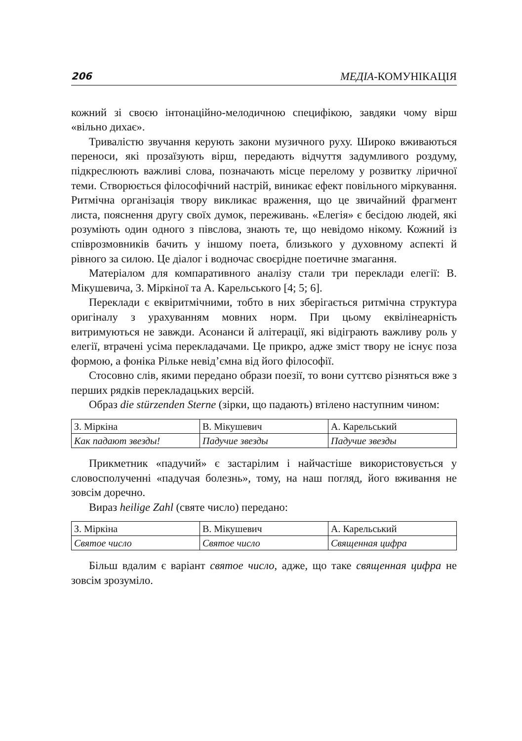206 МЕДІА-КОМУНІКАЦІЯ
кожний зі своєю інтонаційно-мелодичною специфікою, завдяки чому вірш «вільно дихає».
Тривалістю звучання керують закони музичного руху. Широко вживаються переноси, які прозаїзують вірш, передають відчуття задумливого роздуму, підкреслюють важливі слова, позначають місце перелому у розвитку ліричної теми. Створюється філософічний настрій, виникає ефект повільного міркування. Ритмічна організація твору викликає враження, що це звичайний фрагмент листа, пояснення другу своїх думок, переживань. «Елегія» є бесідою людей, які розуміють один одного з півслова, знають те, що невідомо нікому. Кожний із співрозмовників бачить у іншому поета, близького у духовному аспекті й рівного за силою. Це діалог і водночас своєрідне поетичне змагання.
Матеріалом для компаративного аналізу стали три переклади елегії: В. Мікушевича, З. Міркіної та А. Карельського [4; 5; 6].
Переклади є еквіритмічними, тобто в них зберігається ритмічна структура оригіналу з урахуванням мовних норм. При цьому еквілінеарність витримуються не завжди. Асонанси й алітерації, які відіграють важливу роль у елегії, втрачені усіма перекладачами. Це прикро, адже зміст твору не існує поза формою, а фоніка Рільке невід’ємна від його філософії.
Стосовно слів, якими передано образи поезії, то вони суттєво різняться вже з перших рядків перекладацьких версій.
Образ die stürzenden Sterne (зірки, що падають) втілено наступним чином:
| З. Міркіна | В. Мікушевич | А. Карельський |
| Как падают звезды! | Падучие звезды | Падучие звезды |
Прикметник «падучий» є застарілим і найчастіше використовується у словосполученні «падучая болезнь», тому, на наш погляд, його вживання не зовсім доречно.
Вираз heilige Zahl (святе число) передано:
| З. Міркіна | В. Мікушевич | А. Карельський |
| Святое число | Святое число | Священная цифра |
Більш вдалим є варіант святое число, адже, що таке священная цифра не зовсім зрозуміло.